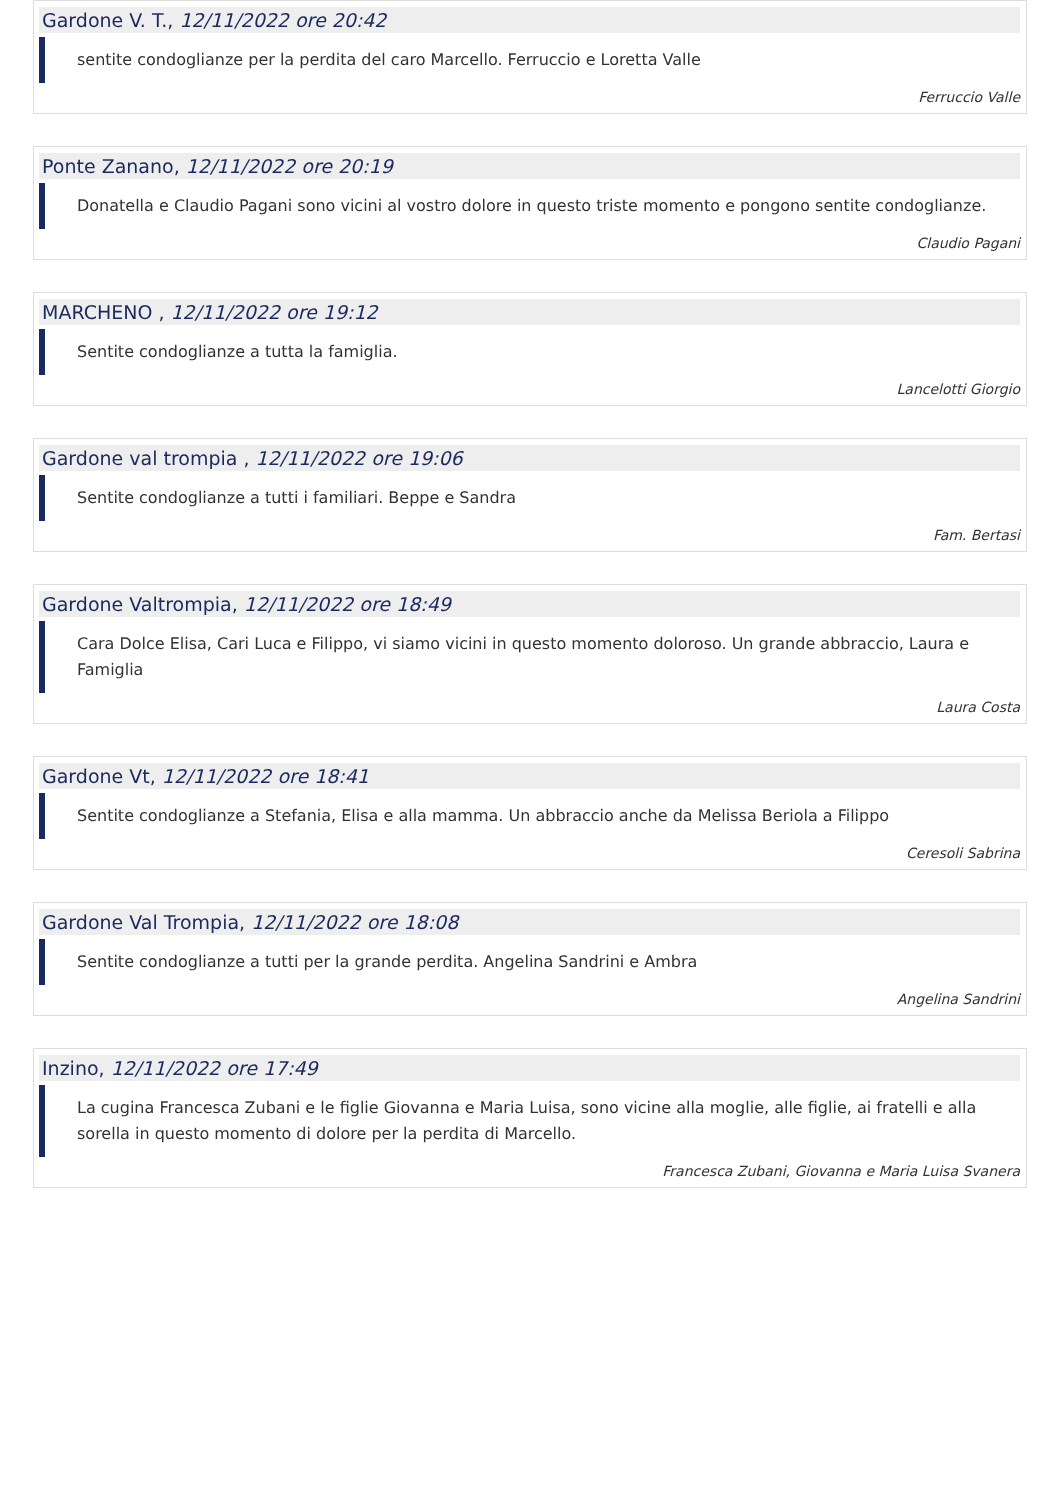Gardone V. T., 12/11/2022 ore 20:42
sentite condoglianze per la perdita del caro Marcello. Ferruccio e Loretta Valle
Ferruccio Valle
Ponte Zanano, 12/11/2022 ore 20:19
Donatella e Claudio Pagani sono vicini al vostro dolore in questo triste momento e pongono sentite condoglianze.
Claudio Pagani
MARCHENO , 12/11/2022 ore 19:12
Sentite condoglianze a tutta la famiglia.
Lancelotti Giorgio
Gardone val trompia , 12/11/2022 ore 19:06
Sentite condoglianze a tutti i familiari. Beppe e Sandra
Fam. Bertasi
Gardone Valtrompia, 12/11/2022 ore 18:49
Cara Dolce Elisa, Cari Luca e Filippo, vi siamo vicini in questo momento doloroso. Un grande abbraccio, Laura e Famiglia
Laura Costa
Gardone Vt, 12/11/2022 ore 18:41
Sentite condoglianze a Stefania, Elisa e alla mamma. Un abbraccio anche da Melissa Beriola a Filippo
Ceresoli Sabrina
Gardone Val Trompia, 12/11/2022 ore 18:08
Sentite condoglianze a tutti per la grande perdita. Angelina Sandrini e Ambra
Angelina Sandrini
Inzino, 12/11/2022 ore 17:49
La cugina Francesca Zubani e le figlie Giovanna e Maria Luisa, sono vicine alla moglie, alle figlie, ai fratelli e alla sorella in questo momento di dolore per la perdita di Marcello.
Francesca Zubani, Giovanna e Maria Luisa Svanera